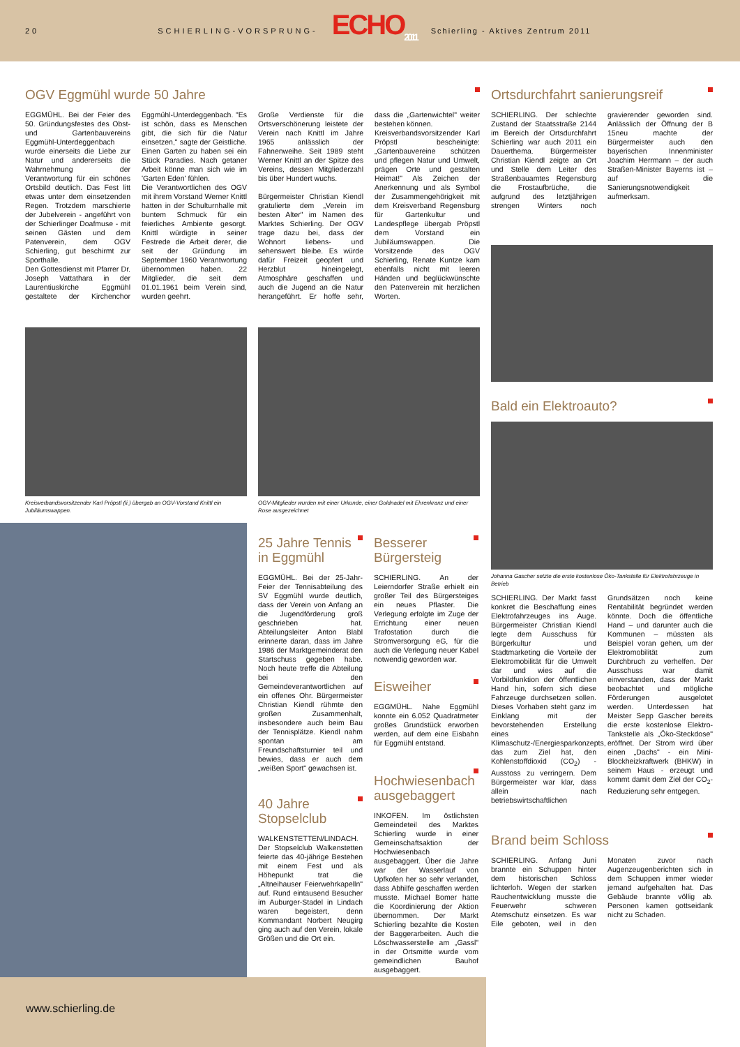20 SCHIERLING-VORSPRUNG- ECHO<sub>2011</sub> Schierling - Aktives Zentrum 2011
OGV Eggmühl wurde 50 Jahre
EGGMÜHL. Bei der Feier des 50. Gründungsfestes des Obst- und Gartenbauvereins Eggmühl-Unterdeggenbach wurde einerseits die Liebe zur Natur und andererseits die Wahrnehmung der Verantwortung für ein schönes Ortsbild deutlich. Das Fest litt etwas unter dem einsetzenden Regen. Trotzdem marschierte der Jubelverein - angeführt von der Schierlinger Doafmuse - mit seinen Gästen und dem Patenverein, dem OGV Schierling, gut beschirmt zur Sporthalle.
Den Gottesdienst mit Pfarrer Dr. Joseph Vattathara in der Laurentiuskirche Eggmühl gestaltete der Kirchenchor Eggmühl-Unterdeggenbach. "Es ist schön, dass es Menschen gibt, die sich für die Natur einsetzen," sagte der Geistliche. Einen Garten zu haben sei ein Stück Paradies. Nach getaner Arbeit könne man sich wie im 'Garten Eden' fühlen.
Die Verantwortlichen des OGV mit ihrem Vorstand Werner Knittl hatten in der Schulturnhalle mit buntem Schmuck für ein feierliches Ambiente gesorgt. Knittl würdigte in seiner Festrede die Arbeit derer, die seit der Gründung im September 1960 Verantwortung übernommen haben. 22 Mitglieder, die seit dem 01.01.1961 beim Verein sind, wurden geehrt.
Große Verdienste für die Ortsverschönerung leistete der Verein nach Knittl im Jahre 1965 anlässlich der Fahnenweihe. Seit 1989 steht Werner Knittl an der Spitze des Vereins, dessen Mitgliederzahl bis über Hundert wuchs.
Bürgermeister Christian Kiendl gratulierte dem „Verein im besten Alter" im Namen des Marktes Schierling. Der OGV trage dazu bei, dass der Wohnort liebens- und sehenswert bleibe. Es würde dafür Freizeit geopfert und Herzblut hineingelegt, Atmosphäre geschaffen und auch die Jugend an die Natur herangeführt. Er hoffe sehr, dass die „Gartenwichtel" weiter bestehen können.
Kreisverbandsvorsitzender Karl Pröpstl bescheinigte: „Gartenbauvereine schützen und pflegen Natur und Umwelt, prägen Orte und gestalten Heimat!" Als Zeichen der Anerkennung und als Symbol der Zusammengehörigkeit mit dem Kreisverband Regensburg für Gartenkultur und Landespflege übergab Pröpstl dem Vorstand ein Jubiläumswappen. Die Vorsitzende des OGV Schierling, Renate Kuntze kam ebenfalls nicht mit leeren Händen und beglückwünschte den Patenverein mit herzlichen Worten.
Kreisverbandsvorsitzender Karl Pröpstl (li.) übergab an OGV-Vorstand Knittl ein Jubiläumswappen.
OGV-Mitglieder wurden mit einer Urkunde, einer Goldnadel mit Ehrenkranz und einer Rose ausgezeichnet
25 Jahre Tennis in Eggmühl
EGGMÜHL. Bei der 25-Jahr-Feier der Tennisabteilung des SV Eggmühl wurde deutlich, dass der Verein von Anfang an die Jugendförderung groß geschrieben hat. Abteilungsleiter Anton Blabl erinnerte daran, dass im Jahre 1986 der Marktgemeinderat den Startschuss gegeben habe. Noch heute treffe die Abteilung bei den Gemeindeverantwortlichen auf ein offenes Ohr. Bürgermeister Christian Kiendl rühmte den großen Zusammenhalt, insbesondere auch beim Bau der Tennisplätze. Kiendl nahm spontan am Freundschaftsturnier teil und bewies, dass er auch dem „weißen Sport" gewachsen ist.
40 Jahre Stopselclub
WALKENSTETTEN/LINDACH. Der Stopselclub Walkenstetten feierte das 40-jährige Bestehen mit einem Fest und als Höhepunkt trat die „Altneihauser Feierwehrkapelln" auf. Rund eintausend Besucher im Auburger-Stadel in Lindach waren begeistert, denn Kommandant Norbert Neugirg ging auch auf den Verein, lokale Größen und die Ort ein.
Besserer Bürgersteig
SCHIERLING. An der Leierndorfer Straße erhielt ein großer Teil des Bürgersteiges ein neues Pflaster. Die Verlegung erfolgte im Zuge der Errichtung einer neuen Trafostation durch die Stromversorgung eG, für die auch die Verlegung neuer Kabel notwendig geworden war.
Eisweiher
EGGMÜHL. Nahe Eggmühl konnte ein 6.052 Quadratmeter großes Grundstück erworben werden, auf dem eine Eisbahn für Eggmühl entstand.
Hochwiesenbach ausgebaggert
INKOFEN. Im östlichsten Gemeindeteil des Marktes Schierling wurde in einer Gemeinschaftsaktion der Hochwiesenbach ausgebaggert. Über die Jahre war der Wasserlauf von Upfkofen her so sehr verlandet, dass Abhilfe geschaffen werden musste. Michael Bomer hatte die Koordinierung der Aktion übernommen. Der Markt Schierling bezahlte die Kosten der Baggerarbeiten. Auch die Löschwasserstelle am „Gassl" in der Ortsmitte wurde vom gemeindlichen Bauhof ausgebaggert.
Ortsdurchfahrt sanierungsreif
SCHIERLING. Der schlechte Zustand der Staatsstraße 2144 im Bereich der Ortsdurchfahrt Schierling war auch 2011 ein Dauerthema. Bürgermeister Christian Kiendl zeigte an Ort und Stelle dem Leiter des Straßenbauamtes Regensburg die Frostaufbrüche, die aufgrund des letztjährigen strengen Winters noch gravierender geworden sind. Anlässlich der Öffnung der B 15neu machte der Bürgermeister auch den bayerischen Innenminister Joachim Herrmann – der auch Straßen-Minister Bayerns ist – auf die Sanierungsnotwendigkeit aufmerksam.
Bald ein Elektroauto?
Johanna Gascher setzte die erste kostenlose Öko-Tankstelle für Elektrofahrzeuge in Betrieb
SCHIERLING. Der Markt fasst konkret die Beschaffung eines Elektrofahrzeuges ins Auge. Bürgermeister Christian Kiendl legte dem Ausschuss für Bürgerkultur und Stadtmarketing die Vorteile der Elektromobilität für die Umwelt dar und wies auf die Vorbildfunktion der öffentlichen Hand hin, sofern sich diese Fahrzeuge durchsetzen sollen. Dieses Vorhaben steht ganz im Einklang mit der bevorstehenden Erstellung eines Klimaschutz-/Energiesparkonzepts, das zum Ziel hat, den Kohlenstoffdioxid (CO<sub>2</sub>) -Ausstoss zu verringern. Dem Bürgermeister war klar, dass allein nach betriebswirtschaftlichen Grundsätzen noch keine Rentabilität begründet werden könnte. Doch die öffentliche Hand – und darunter auch die Kommunen – müssten als Beispiel voran gehen, um der Elektromobilität zum Durchbruch zu verhelfen. Der Ausschuss war damit einverstanden, dass der Markt beobachtet und mögliche Förderungen ausgelotet werden. Unterdessen hat Meister Sepp Gascher bereits die erste kostenlose Elektro-Tankstelle als „Öko-Steckdose" eröffnet. Der Strom wird über einen „Dachs" - ein Mini-Blockheizkraftwerk (BHKW) in seinem Haus - erzeugt und kommt damit dem Ziel der CO<sub>2</sub>-Reduzierung sehr entgegen.
Brand beim Schloss
SCHIERLING. Anfang Juni brannte ein Schuppen hinter dem historischen Schloss lichterloh. Wegen der starken Rauchentwicklung musste die Feuerwehr schweren Atemschutz einsetzen. Es war Eile geboten, weil in den Monaten zuvor nach Augenzeugenberichten sich in dem Schuppen immer wieder jemand aufgehalten hat. Das Gebäude brannte völlig ab. Personen kamen gottseidank nicht zu Schaden.
www.schierling.de